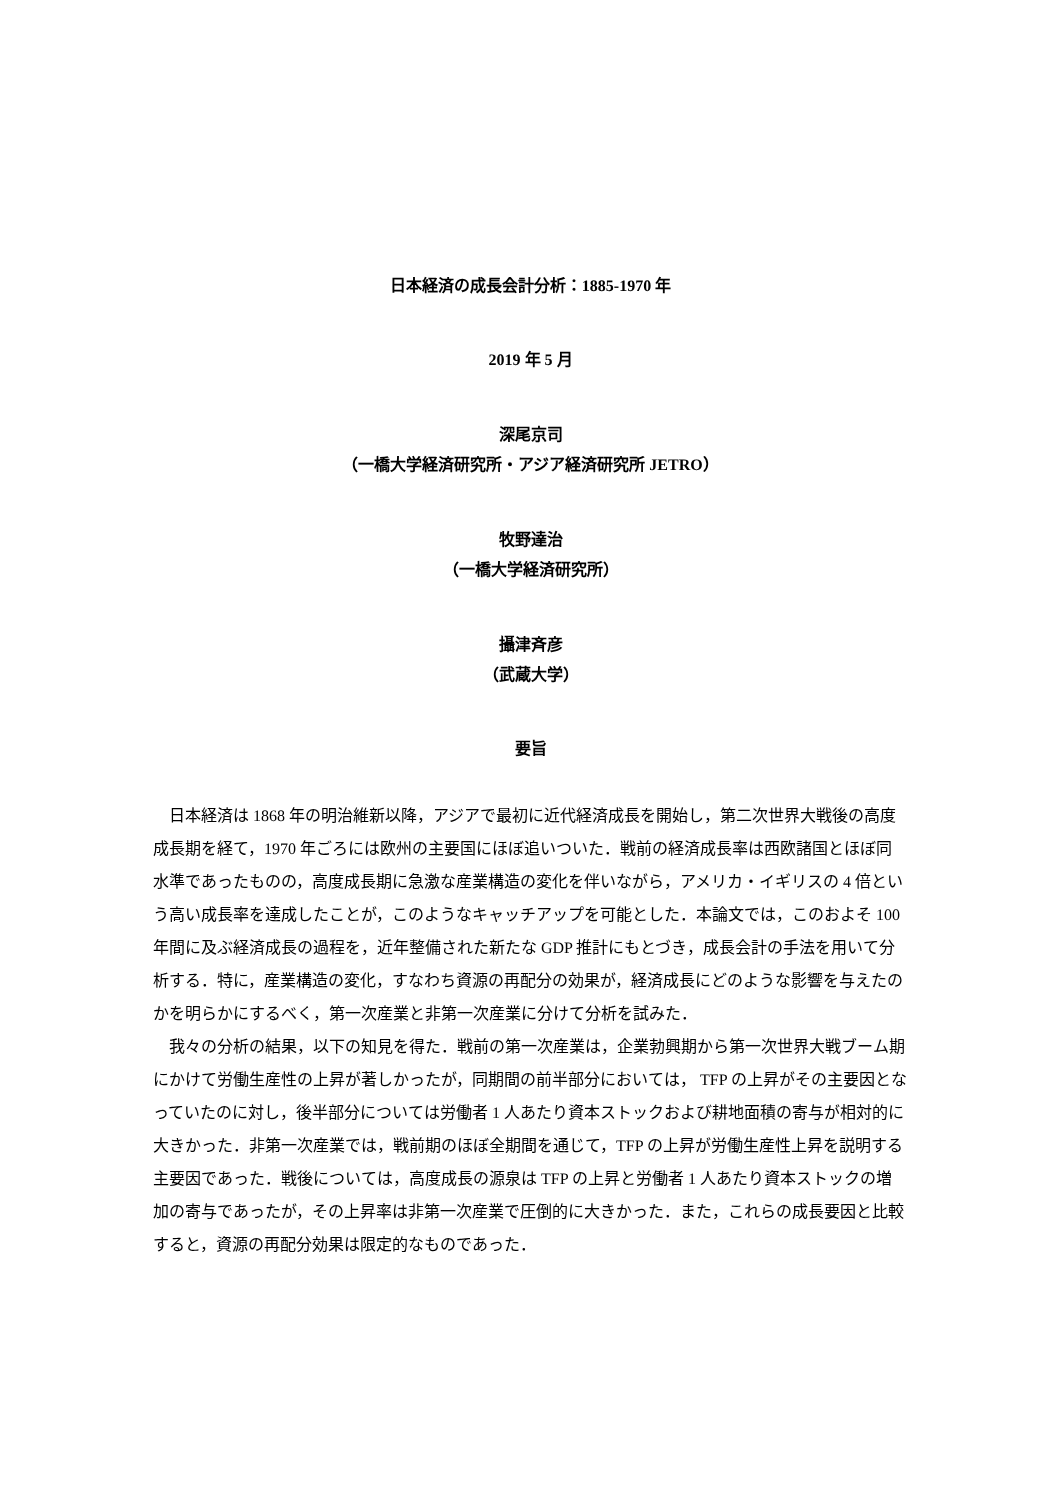日本経済の成長会計分析：1885-1970 年
2019 年 5 月
深尾京司
（一橋大学経済研究所・アジア経済研究所 JETRO）
牧野達治
（一橋大学経済研究所）
攝津斉彦
（武蔵大学）
要旨
日本経済は 1868 年の明治維新以降，アジアで最初に近代経済成長を開始し，第二次世界大戦後の高度成長期を経て，1970 年ごろには欧州の主要国にほぼ追いついた．戦前の経済成長率は西欧諸国とほぼ同水準であったものの，高度成長期に急激な産業構造の変化を伴いながら，アメリカ・イギリスの 4 倍という高い成長率を達成したことが，このようなキャッチアップを可能とした．本論文では，このおよそ 100 年間に及ぶ経済成長の過程を，近年整備された新たな GDP 推計にもとづき，成長会計の手法を用いて分析する．特に，産業構造の変化，すなわち資源の再配分の効果が，経済成長にどのような影響を与えたのかを明らかにするべく，第一次産業と非第一次産業に分けて分析を試みた．
我々の分析の結果，以下の知見を得た．戦前の第一次産業は，企業勃興期から第一次世界大戦ブーム期にかけて労働生産性の上昇が著しかったが，同期間の前半部分においては， TFP の上昇がその主要因となっていたのに対し，後半部分については労働者 1 人あたり資本ストックおよび耕地面積の寄与が相対的に大きかった．非第一次産業では，戦前期のほぼ全期間を通じて，TFP の上昇が労働生産性上昇を説明する主要因であった．戦後については，高度成長の源泉は TFP の上昇と労働者 1 人あたり資本ストックの増加の寄与であったが，その上昇率は非第一次産業で圧倒的に大きかった．また，これらの成長要因と比較すると，資源の再配分効果は限定的なものであった．